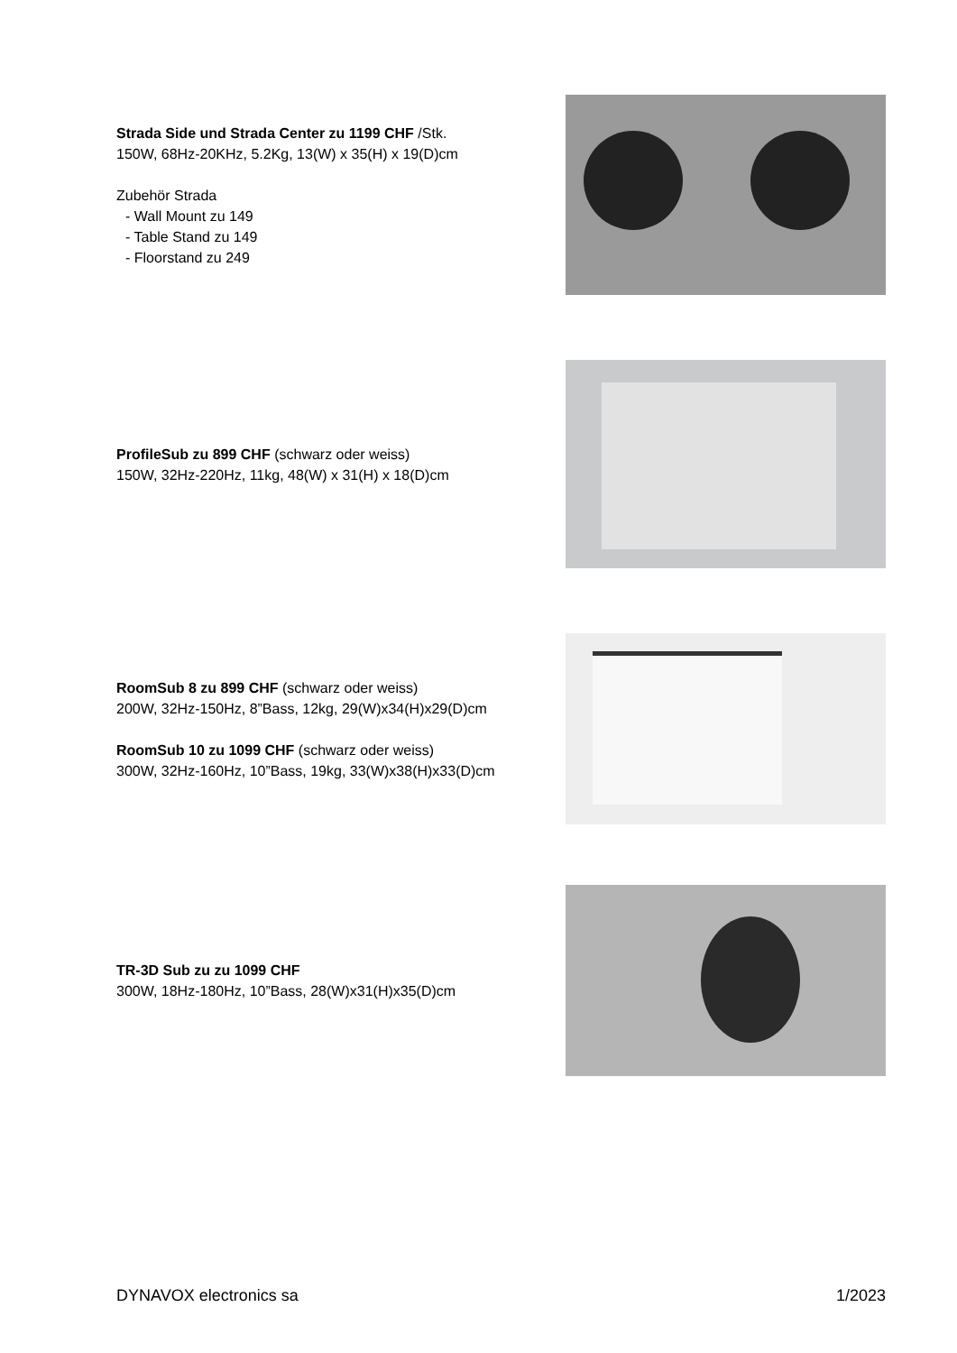Strada Side und Strada Center zu 1199 CHF /Stk.
150W, 68Hz-20KHz, 5.2Kg, 13(W) x 35(H) x 19(D)cm
Zubehör Strada
- Wall Mount zu 149
- Table Stand zu 149
- Floorstand zu 249
ProfileSub zu 899 CHF (schwarz oder weiss)
150W, 32Hz-220Hz, 11kg, 48(W) x 31(H) x 18(D)cm
RoomSub 8 zu 899 CHF (schwarz oder weiss)
200W, 32Hz-150Hz, 8”Bass, 12kg, 29(W)x34(H)x29(D)cm
RoomSub 10 zu 1099 CHF (schwarz oder weiss)
300W, 32Hz-160Hz, 10”Bass, 19kg, 33(W)x38(H)x33(D)cm
TR-3D Sub zu zu 1099 CHF
300W, 18Hz-180Hz, 10”Bass, 28(W)x31(H)x35(D)cm
DYNAVOX electronics sa 1/2023